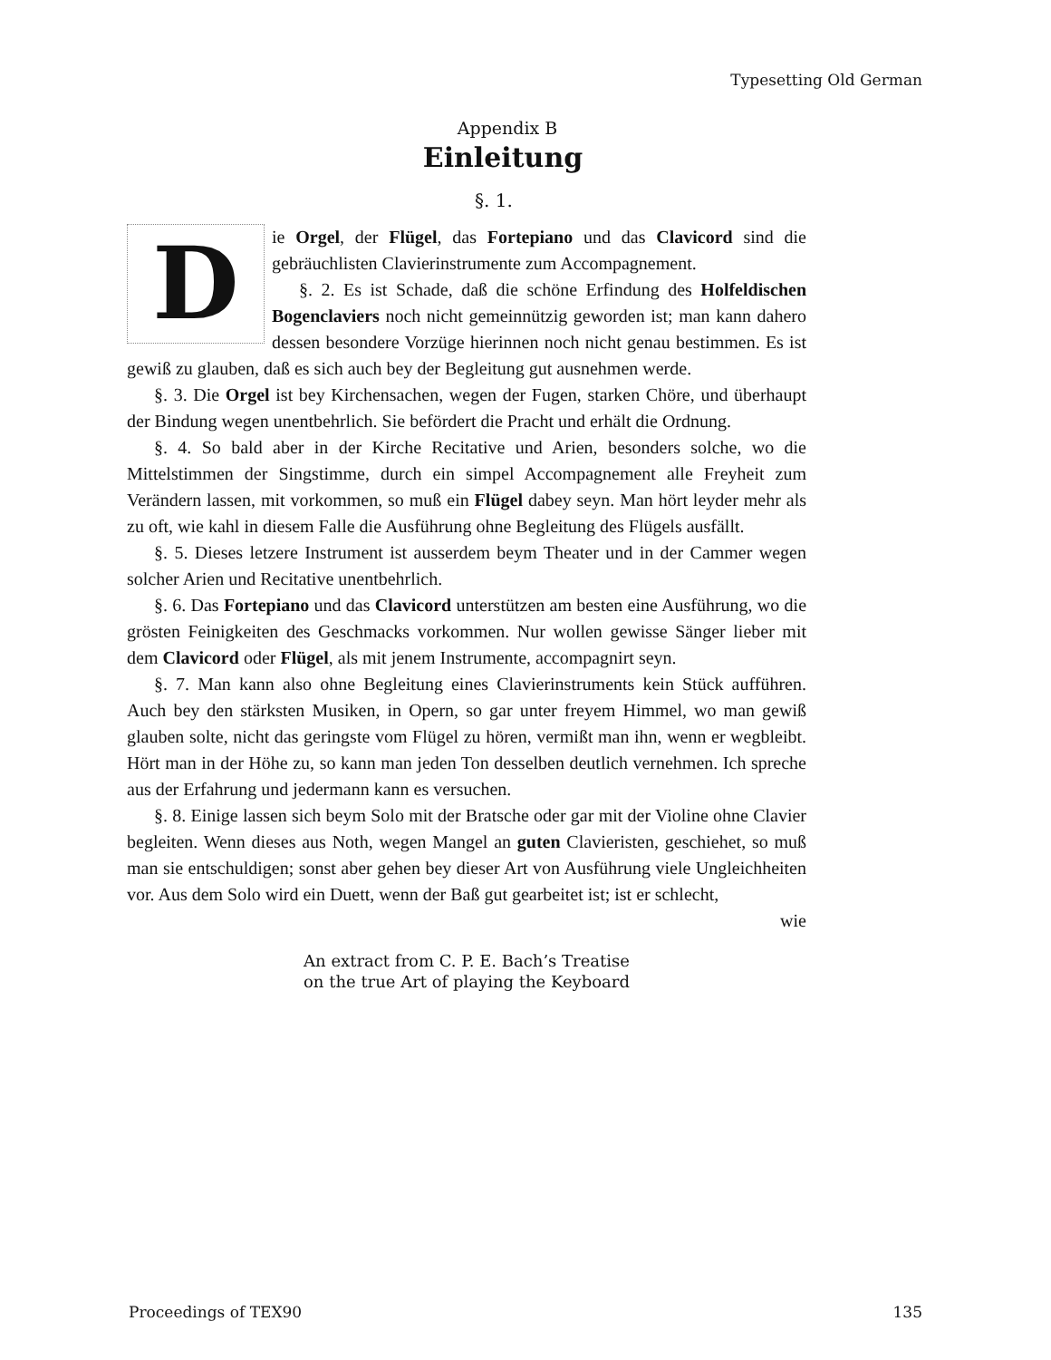Typesetting Old German
Appendix B
Einleitung
§. 1.
D
ie Orgel, der Flügel, das Fortepiano und das Clavicord sind die gebräuchlisten Clavierinstrumente zum Accompagnement.
§. 2. Es ist Schade, daß die schöne Erfindung des Holfeldischen Bogenclaviers noch nicht gemeinnützig geworden ist; man kann dahero dessen besondere Vorzüge hierinnen noch nicht genau bestimmen. Es ist gewiß zu glauben, daß es sich auch bey der Begleitung gut ausnehmen werde.
§. 3. Die Orgel ist bey Kirchensachen, wegen der Fugen, starken Chöre, und überhaupt der Bindung wegen unentbehrlich. Sie befördert die Pracht und erhält die Ordnung.
§. 4. So bald aber in der Kirche Recitative und Arien, besonders solche, wo die Mittelstimmen der Singstimme, durch ein simpel Accompagnement alle Freyheit zum Verändern lassen, mit vorkommen, so muß ein Flügel dabey seyn. Man hört leyder mehr als zu oft, wie kahl in diesem Falle die Ausführung ohne Begleitung des Flügels ausfällt.
§. 5. Dieses letzere Instrument ist ausserdem beym Theater und in der Cammer wegen solcher Arien und Recitative unentbehrlich.
§. 6. Das Fortepiano und das Clavicord unterstützen am besten eine Ausführung, wo die grösten Feinigkeiten des Geschmacks vorkommen. Nur wollen gewisse Sänger lieber mit dem Clavicord oder Flügel, als mit jenem Instrumente, accompagnirt seyn.
§. 7. Man kann also ohne Begleitung eines Clavierinstruments kein Stück aufführen. Auch bey den stärksten Musiken, in Opern, so gar unter freyem Himmel, wo man gewiß glauben solte, nicht das geringste vom Flügel zu hören, vermißt man ihn, wenn er wegbleibt. Hört man in der Höhe zu, so kann man jeden Ton desselben deutlich vernehmen. Ich spreche aus der Erfahrung und jedermann kann es versuchen.
§. 8. Einige lassen sich beym Solo mit der Bratsche oder gar mit der Violine ohne Clavier begleiten. Wenn dieses aus Noth, wegen Mangel an guten Clavieristen, geschiehet, so muß man sie entschuldigen; sonst aber gehen bey dieser Art von Ausführung viele Ungleichheiten vor. Aus dem Solo wird ein Duett, wenn der Baß gut gearbeitet ist; ist er schlecht,
wie
An extract from C. P. E. Bach’s Treatise
on the true Art of playing the Keyboard
Proceedings of TEX90 135